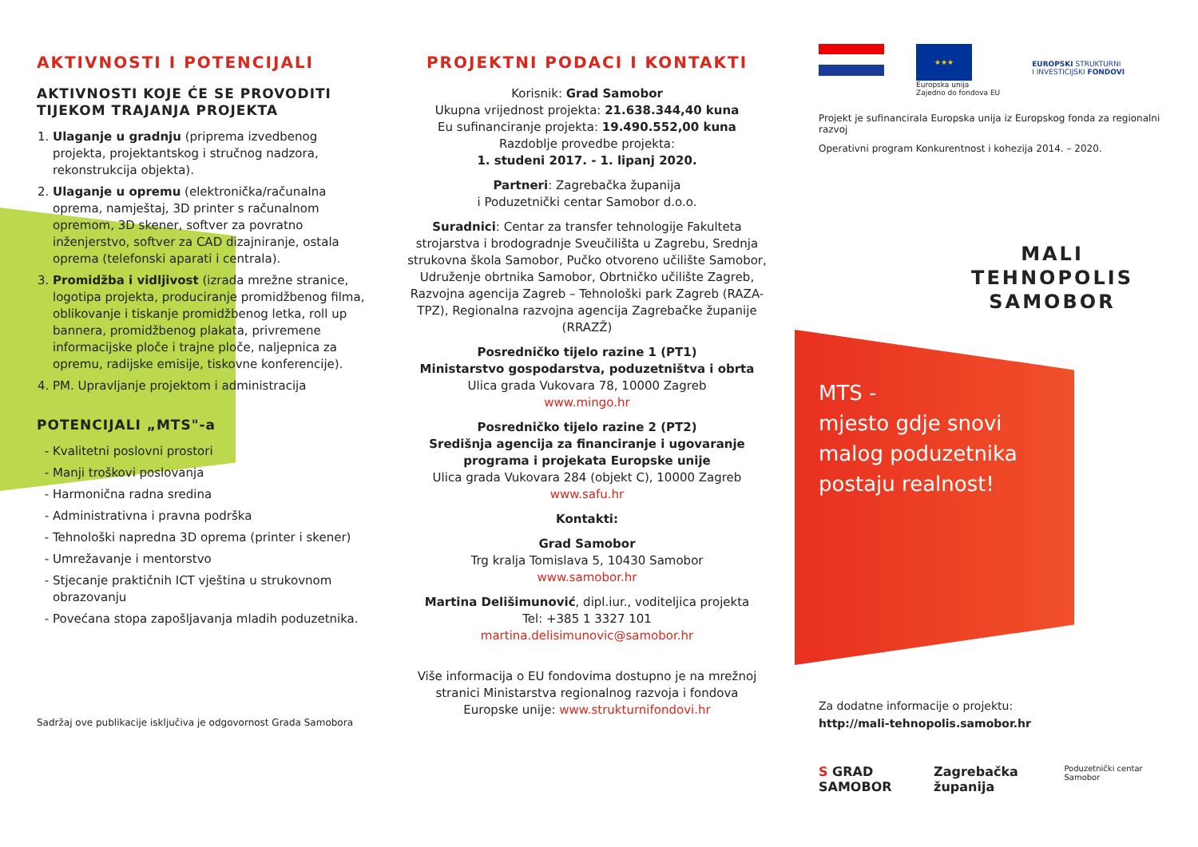AKTIVNOSTI I POTENCIJALI
AKTIVNOSTI KOJE ĆE SE PROVODITI TIJEKOM TRAJANJA PROJEKTA
1. Ulaganje u gradnju (priprema izvedbenog projekta, projektantskog i stručnog nadzora, rekonstrukcija objekta).
2. Ulaganje u opremu (elektronička/računalna oprema, namještaj, 3D printer s računalnom opremom, 3D skener, softver za povratno inženjerstvo, softver za CAD dizajniranje, ostala oprema (telefonski aparati i centrala).
3. Promidžba i vidljivost (izrada mrežne stranice, logotipa projekta, produciranje promidžbenog filma, oblikovanje i tiskanje promidžbenog letka, roll up bannera, promidžbenog plakata, privremene informacijske ploče i trajne ploče, naljepnica za opremu, radijske emisije, tiskovne konferencije).
4. PM. Upravljanje projektom i administracija
POTENCIJALI „MTS"-a
Kvalitetni poslovni prostori
Manji troškovi poslovanja
Harmonična radna sredina
Administrativna i pravna podrška
Tehnološki napredna 3D oprema (printer i skener)
Umrežavanje i mentorstvo
Stjecanje praktičnih ICT vještina u strukovnom obrazovanju
Povećana stopa zapošljavanja mladih poduzetnika.
Sadržaj ove publikacije isključiva je odgovornost Grada Samobora
PROJEKTNI PODACI I KONTAKTI
Korisnik: Grad Samobor
Ukupna vrijednost projekta: 21.638.344,40 kuna
Eu sufinanciranje projekta: 19.490.552,00 kuna
Razdoblje provedbe projekta:
1. studeni 2017. - 1. lipanj 2020.
Partneri: Zagrebačka županija
i Poduzetnički centar Samobor d.o.o.
Suradnici: Centar za transfer tehnologije Fakulteta strojarstva i brodogradnje Sveučilišta u Zagrebu, Srednja strukovna škola Samobor, Pučko otvoreno učilište Samobor, Udruženje obrtnika Samobor, Obrtničko učilište Zagreb, Razvojna agencija Zagreb – Tehnološki park Zagreb (RAZA-TPZ), Regionalna razvojna agencija Zagrebačke županije (RRAZŽ)
Posredničko tijelo razine 1 (PT1)
Ministarstvo gospodarstva, poduzetništva i obrta
Ulica grada Vukovara 78, 10000 Zagreb
www.mingo.hr
Posredničko tijelo razine 2 (PT2)
Središnja agencija za financiranje i ugovaranje programa i projekata Europske unije
Ulica grada Vukovara 284 (objekt C), 10000 Zagreb
www.safu.hr
Kontakti:
Grad Samobor
Trg kralja Tomislava 5, 10430 Samobor
www.samobor.hr
Martina Delišimunović, dipl.iur., voditeljica projekta
Tel: +385 1 3327 101
martina.delisimunovic@samobor.hr
Više informacija o EU fondovima dostupno je na mrežnoj stranici Ministarstva regionalnog razvoja i fondova Europske unije: www.strukturnifondovi.hr
★★★
Europska unija
Zajedno do fondova EU
EUROPSKI STRUKTURNI
I INVESTICIJSKI FONDOVI
Projekt je sufinancirala Europska unija iz Europskog fonda za regionalni razvoj
Operativni program Konkurentnost i kohezija 2014. – 2020.
MALI
TEHNOPOLIS
SAMOBOR
MTS -
mjesto gdje snovi malog poduzetnika postaju realnost!
Za dodatne informacije o projektu:
http://mali-tehnopolis.samobor.hr
S GRAD SAMOBOR Zagrebačka županija Poduzetnički centar Samobor